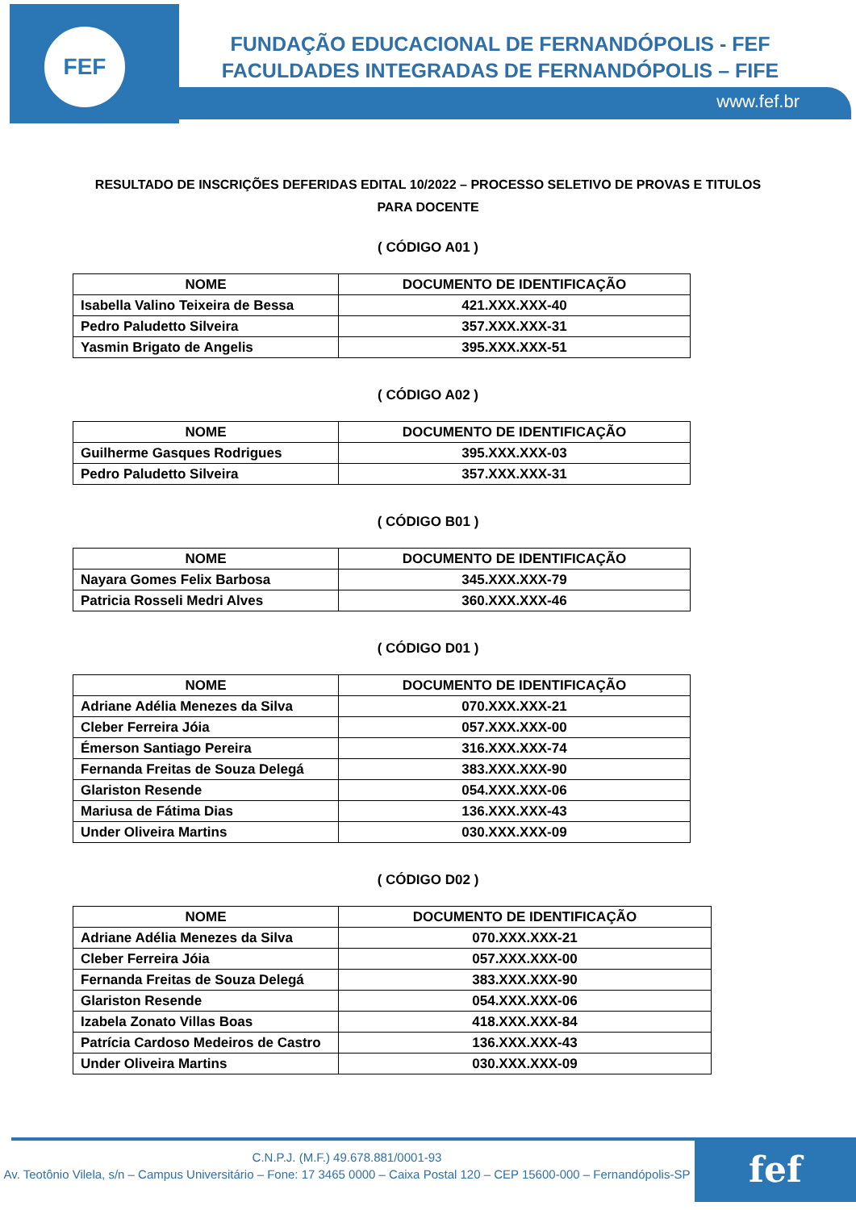FEF
FUNDAÇÃO EDUCACIONAL DE FERNANDÓPOLIS - FEF
FACULDADES INTEGRADAS DE FERNANDÓPOLIS – FIFE
www.fef.br
RESULTADO DE INSCRIÇÕES DEFERIDAS EDITAL 10/2022 – PROCESSO SELETIVO DE PROVAS E TITULOS PARA DOCENTE
( CÓDIGO A01 )
| NOME | DOCUMENTO DE IDENTIFICAÇÃO |
| --- | --- |
| Isabella Valino Teixeira de Bessa | 421.XXX.XXX-40 |
| Pedro Paludetto Silveira | 357.XXX.XXX-31 |
| Yasmin Brigato de Angelis | 395.XXX.XXX-51 |
( CÓDIGO A02 )
| NOME | DOCUMENTO DE IDENTIFICAÇÃO |
| --- | --- |
| Guilherme Gasques Rodrigues | 395.XXX.XXX-03 |
| Pedro Paludetto Silveira | 357.XXX.XXX-31 |
( CÓDIGO B01 )
| NOME | DOCUMENTO DE IDENTIFICAÇÃO |
| --- | --- |
| Nayara Gomes Felix Barbosa | 345.XXX.XXX-79 |
| Patricia Rosseli Medri Alves | 360.XXX.XXX-46 |
( CÓDIGO D01 )
| NOME | DOCUMENTO DE IDENTIFICAÇÃO |
| --- | --- |
| Adriane Adélia Menezes da Silva | 070.XXX.XXX-21 |
| Cleber Ferreira Jóia | 057.XXX.XXX-00 |
| Émerson Santiago Pereira | 316.XXX.XXX-74 |
| Fernanda Freitas de Souza Delegá | 383.XXX.XXX-90 |
| Glariston Resende | 054.XXX.XXX-06 |
| Mariusa de Fátima Dias | 136.XXX.XXX-43 |
| Under Oliveira Martins | 030.XXX.XXX-09 |
( CÓDIGO D02 )
| NOME | DOCUMENTO DE IDENTIFICAÇÃO |
| --- | --- |
| Adriane Adélia Menezes da Silva | 070.XXX.XXX-21 |
| Cleber Ferreira Jóia | 057.XXX.XXX-00 |
| Fernanda Freitas de Souza Delegá | 383.XXX.XXX-90 |
| Glariston Resende | 054.XXX.XXX-06 |
| Izabela Zonato Villas Boas | 418.XXX.XXX-84 |
| Patrícia Cardoso Medeiros de Castro | 136.XXX.XXX-43 |
| Under Oliveira Martins | 030.XXX.XXX-09 |
fef
C.N.P.J. (M.F.) 49.678.881/0001-93
Av. Teotônio Vilela, s/n – Campus Universitário – Fone: 17 3465 0000 – Caixa Postal 120 – CEP 15600-000 – Fernandópolis-SP